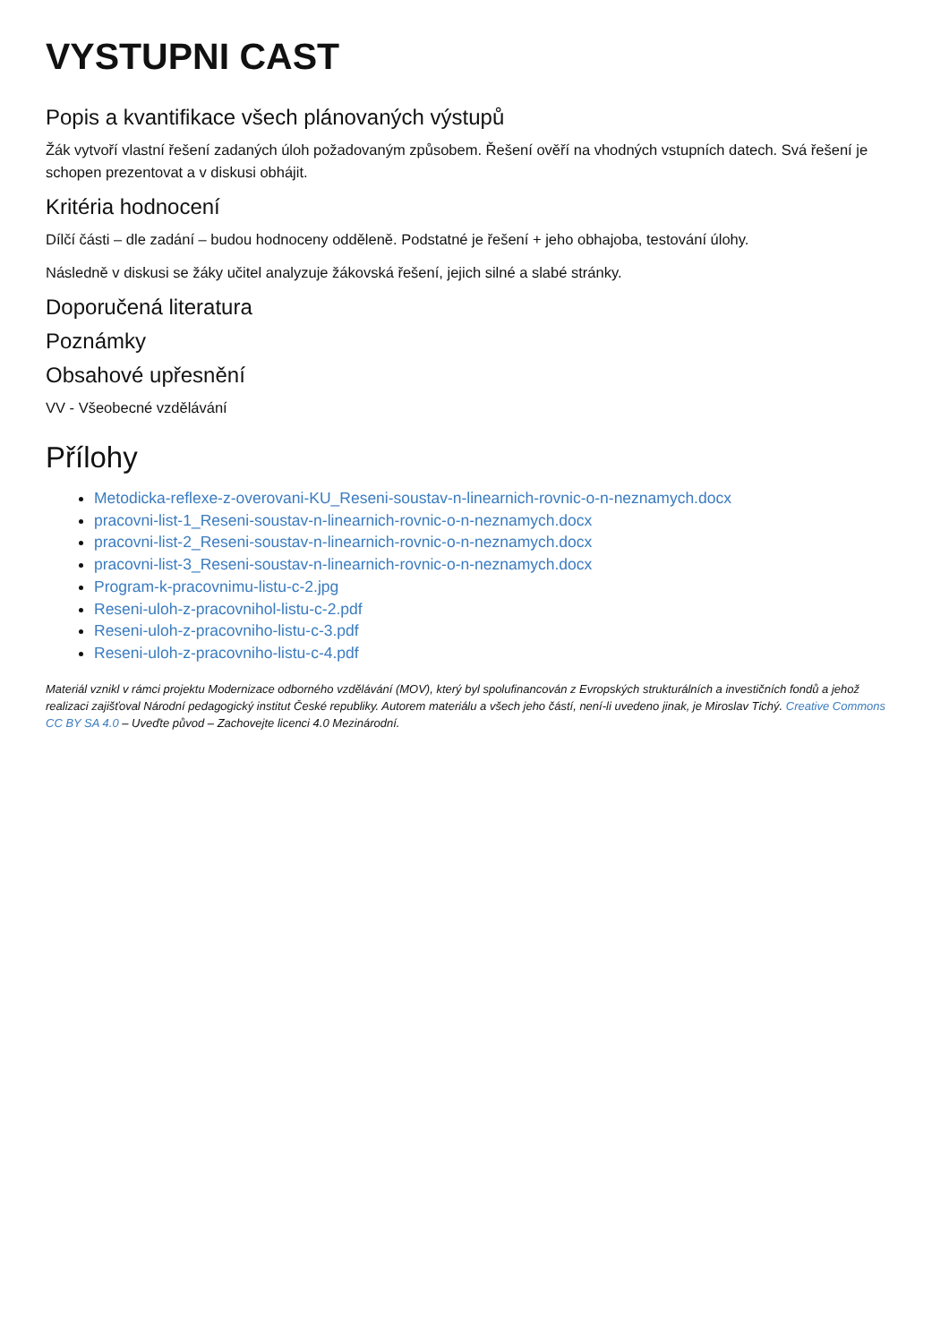VYSTUPNI CAST
Popis a kvantifikace všech plánovaných výstupů
Žák vytvoří vlastní řešení zadaných úloh požadovaným způsobem. Řešení ověří na vhodných vstupních datech. Svá řešení je schopen prezentovat a v diskusi obhájit.
Kritéria hodnocení
Dílčí části – dle zadání – budou hodnoceny odděleně. Podstatné je řešení + jeho obhajoba, testování úlohy.
Následně v diskusi se žáky učitel analyzuje žákovská řešení, jejich silné a slabé stránky.
Doporučená literatura
Poznámky
Obsahové upřesnění
VV - Všeobecné vzdělávání
Přílohy
Metodicka-reflexe-z-overovani-KU_Reseni-soustav-n-linearnich-rovnic-o-n-neznamych.docx
pracovni-list-1_Reseni-soustav-n-linearnich-rovnic-o-n-neznamych.docx
pracovni-list-2_Reseni-soustav-n-linearnich-rovnic-o-n-neznamych.docx
pracovni-list-3_Reseni-soustav-n-linearnich-rovnic-o-n-neznamych.docx
Program-k-pracovnimu-listu-c-2.jpg
Reseni-uloh-z-pracovnihol-listu-c-2.pdf
Reseni-uloh-z-pracovniho-listu-c-3.pdf
Reseni-uloh-z-pracovniho-listu-c-4.pdf
Materiál vznikl v rámci projektu Modernizace odborného vzdělávání (MOV), který byl spolufinancován z Evropských strukturálních a investičních fondů a jehož realizaci zajišťoval Národní pedagogický institut České republiky. Autorem materiálu a všech jeho částí, není-li uvedeno jinak, je Miroslav Tichý. Creative Commons CC BY SA 4.0 – Uveďte původ – Zachovejte licenci 4.0 Mezinárodní.